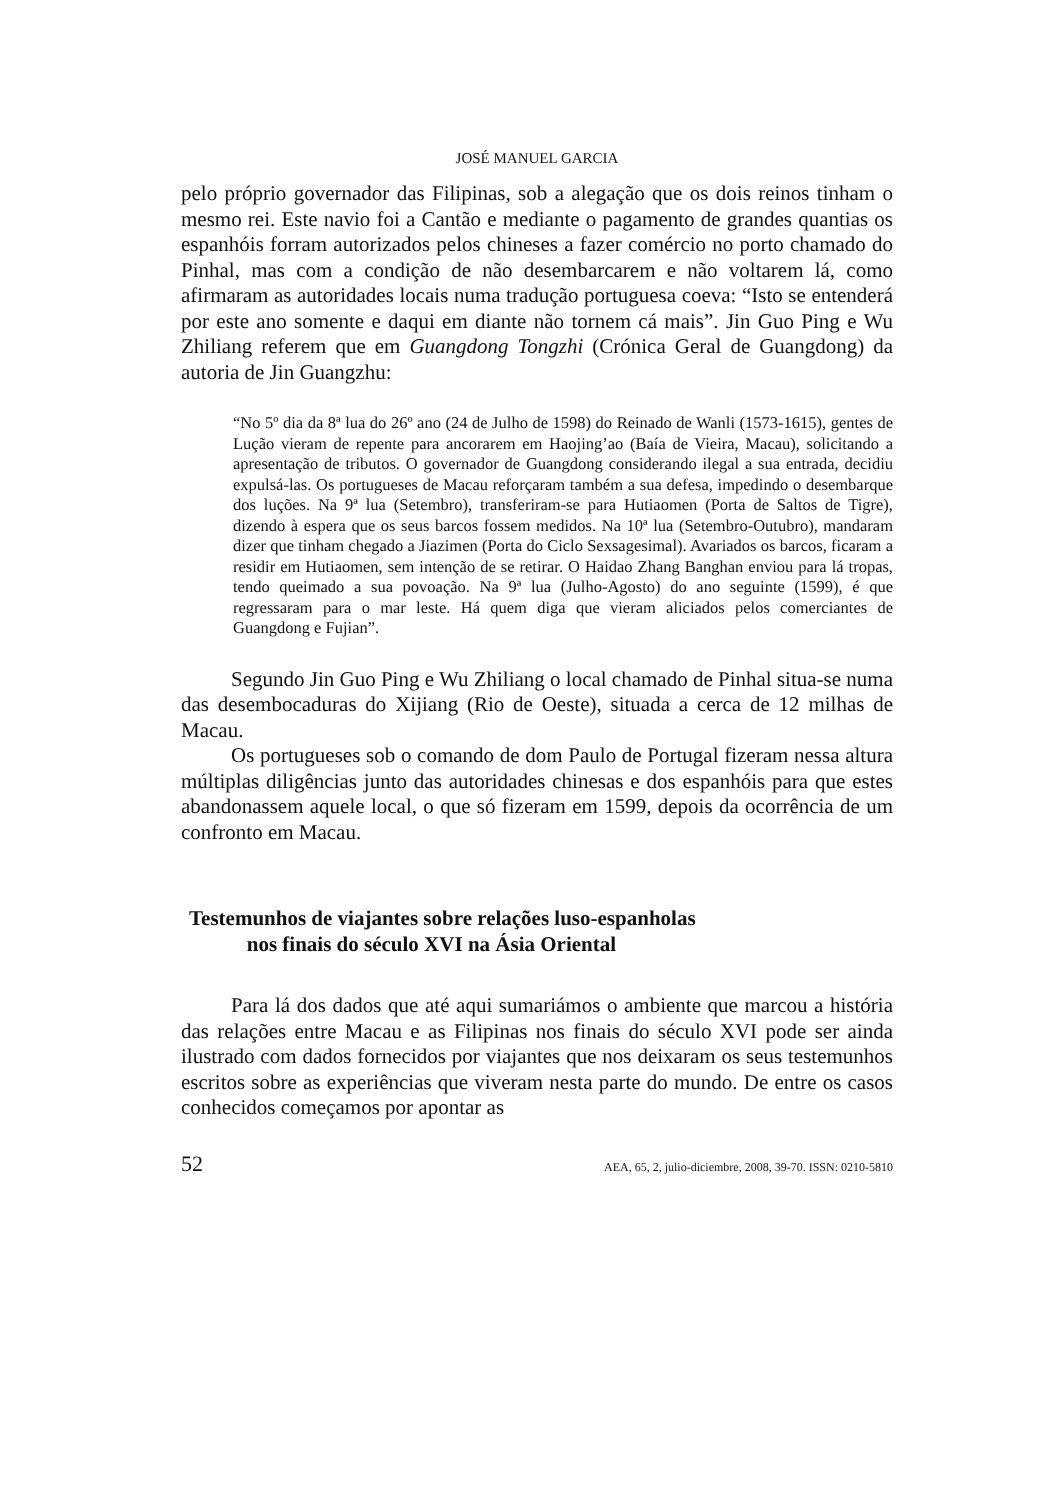JOSÉ MANUEL GARCIA
pelo próprio governador das Filipinas, sob a alegação que os dois reinos tinham o mesmo rei. Este navio foi a Cantão e mediante o pagamento de grandes quantias os espanhóis forram autorizados pelos chineses a fazer comércio no porto chamado do Pinhal, mas com a condição de não desembarcarem e não voltarem lá, como afirmaram as autoridades locais numa tradução portuguesa coeva: “Isto se entenderá por este ano somente e daqui em diante não tornem cá mais”. Jin Guo Ping e Wu Zhiliang referem que em Guangdong Tongzhi (Crónica Geral de Guangdong) da autoria de Jin Guangzhu:
“No 5º dia da 8ª lua do 26º ano (24 de Julho de 1598) do Reinado de Wanli (1573-1615), gentes de Lução vieram de repente para ancorarem em Haojing’ao (Baía de Vieira, Macau), solicitando a apresentação de tributos. O governador de Guangdong considerando ilegal a sua entrada, decidiu expulsá-las. Os portugueses de Macau reforçaram também a sua defesa, impedindo o desembarque dos luções. Na 9ª lua (Setembro), transferiram-se para Hutiaomen (Porta de Saltos de Tigre), dizendo à espera que os seus barcos fossem medidos. Na 10ª lua (Setembro-Outubro), mandaram dizer que tinham chegado a Jiazimen (Porta do Ciclo Sexsagesimal). Avariados os barcos, ficaram a residir em Hutiaomen, sem intenção de se retirar. O Haidao Zhang Banghan enviou para lá tropas, tendo queimado a sua povoação. Na 9ª lua (Julho-Agosto) do ano seguinte (1599), é que regressaram para o mar leste. Há quem diga que vieram aliciados pelos comerciantes de Guangdong e Fujian”.
Segundo Jin Guo Ping e Wu Zhiliang o local chamado de Pinhal situa-se numa das desembocaduras do Xijiang (Rio de Oeste), situada a cerca de 12 milhas de Macau.
Os portugueses sob o comando de dom Paulo de Portugal fizeram nessa altura múltiplas diligências junto das autoridades chinesas e dos espanhóis para que estes abandonassem aquele local, o que só fizeram em 1599, depois da ocorrência de um confronto em Macau.
Testemunhos de viajantes sobre relações luso-espanholas
nos finais do século XVI na Ásia Oriental
Para lá dos dados que até aqui sumariámos o ambiente que marcou a história das relações entre Macau e as Filipinas nos finais do século XVI pode ser ainda ilustrado com dados fornecidos por viajantes que nos deixaram os seus testemunhos escritos sobre as experiências que viveram nesta parte do mundo. De entre os casos conhecidos começamos por apontar as
52 AEA, 65, 2, julio-diciembre, 2008, 39-70. ISSN: 0210-5810